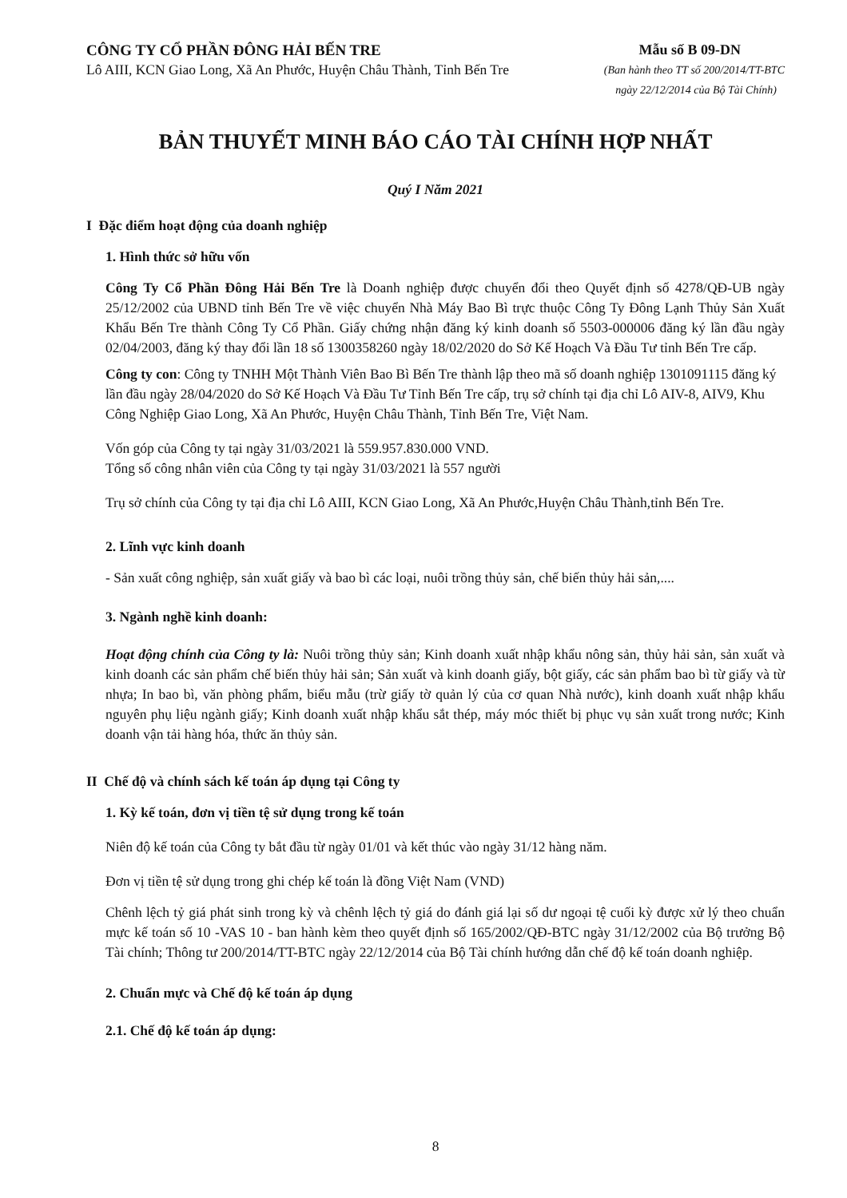CÔNG TY CỔ PHẦN ĐÔNG HẢI BẾN TRE
Mẫu số B 09-DN
Lô AIII, KCN Giao Long, Xã An Phước, Huyện Châu Thành, Tỉnh Bến Tre
(Ban hành theo TT số 200/2014/TT-BTC
ngày 22/12/2014 của Bộ Tài Chính)
BẢN THUYẾT MINH BÁO CÁO TÀI CHÍNH HỢP NHẤT
Quý I Năm 2021
I Đặc điểm hoạt động của doanh nghiệp
1. Hình thức sở hữu vốn
Công Ty Cổ Phần Đông Hải Bến Tre là Doanh nghiệp được chuyển đổi theo Quyết định số 4278/QĐ-UB ngày 25/12/2002 của UBND tỉnh Bến Tre về việc chuyển Nhà Máy Bao Bì trực thuộc Công Ty Đông Lạnh Thủy Sản Xuất Khẩu Bến Tre thành Công Ty Cổ Phần. Giấy chứng nhận đăng ký kinh doanh số 5503-000006 đăng ký lần đầu ngày 02/04/2003, đăng ký thay đổi lần 18 số 1300358260 ngày 18/02/2020 do Sở Kế Hoạch Và Đầu Tư tỉnh Bến Tre cấp.
Công ty con: Công ty TNHH Một Thành Viên Bao Bì Bến Tre thành lập theo mã số doanh nghiệp 1301091115 đăng ký lần đầu ngày 28/04/2020 do Sở Kế Hoạch Và Đầu Tư Tỉnh Bến Tre cấp, trụ sở chính tại địa chỉ Lô AIV-8, AIV9, Khu Công Nghiệp Giao Long, Xã An Phước, Huyện Châu Thành, Tỉnh Bến Tre, Việt Nam.
Vốn góp của Công ty tại ngày 31/03/2021 là 559.957.830.000 VND.
Tổng số công nhân viên của Công ty tại ngày 31/03/2021 là 557 người
Trụ sở chính của Công ty tại địa chỉ Lô AIII, KCN Giao Long, Xã An Phước,Huyện Châu Thành,tỉnh Bến Tre.
2. Lĩnh vực kinh doanh
- Sản xuất công nghiệp, sản xuất giấy và bao bì các loại, nuôi trồng thủy sản, chế biến thủy hải sản,....
3. Ngành nghề kinh doanh:
Hoạt động chính của Công ty là: Nuôi trồng thủy sản; Kinh doanh xuất nhập khẩu nông sản, thủy hải sản, sản xuất và kinh doanh các sản phẩm chế biến thủy hải sản; Sản xuất và kinh doanh giấy, bột giấy, các sản phẩm bao bì từ giấy và từ nhựa; In bao bì, văn phòng phẩm, biểu mẫu (trừ giấy tờ quản lý của cơ quan Nhà nước), kinh doanh xuất nhập khẩu nguyên phụ liệu ngành giấy; Kinh doanh xuất nhập khẩu sắt thép, máy móc thiết bị phục vụ sản xuất trong nước; Kinh doanh vận tải hàng hóa, thức ăn thủy sản.
II Chế độ và chính sách kế toán áp dụng tại Công ty
1. Kỳ kế toán, đơn vị tiền tệ sử dụng trong kế toán
Niên độ kế toán của Công ty bắt đầu từ ngày 01/01 và kết thúc vào ngày 31/12 hàng năm.
Đơn vị tiền tệ sử dụng trong ghi chép kế toán là đồng Việt Nam (VND)
Chênh lệch tỷ giá phát sinh trong kỳ và chênh lệch tỷ giá do đánh giá lại số dư ngoại tệ cuối kỳ được xử lý theo chuẩn mực kế toán số 10 -VAS 10 - ban hành kèm theo quyết định số 165/2002/QĐ-BTC ngày 31/12/2002 của Bộ trưởng Bộ Tài chính; Thông tư 200/2014/TT-BTC ngày 22/12/2014 của Bộ Tài chính hướng dẫn chế độ kế toán doanh nghiệp.
2. Chuẩn mực và Chế độ kế toán áp dụng
2.1. Chế độ kế toán áp dụng:
8